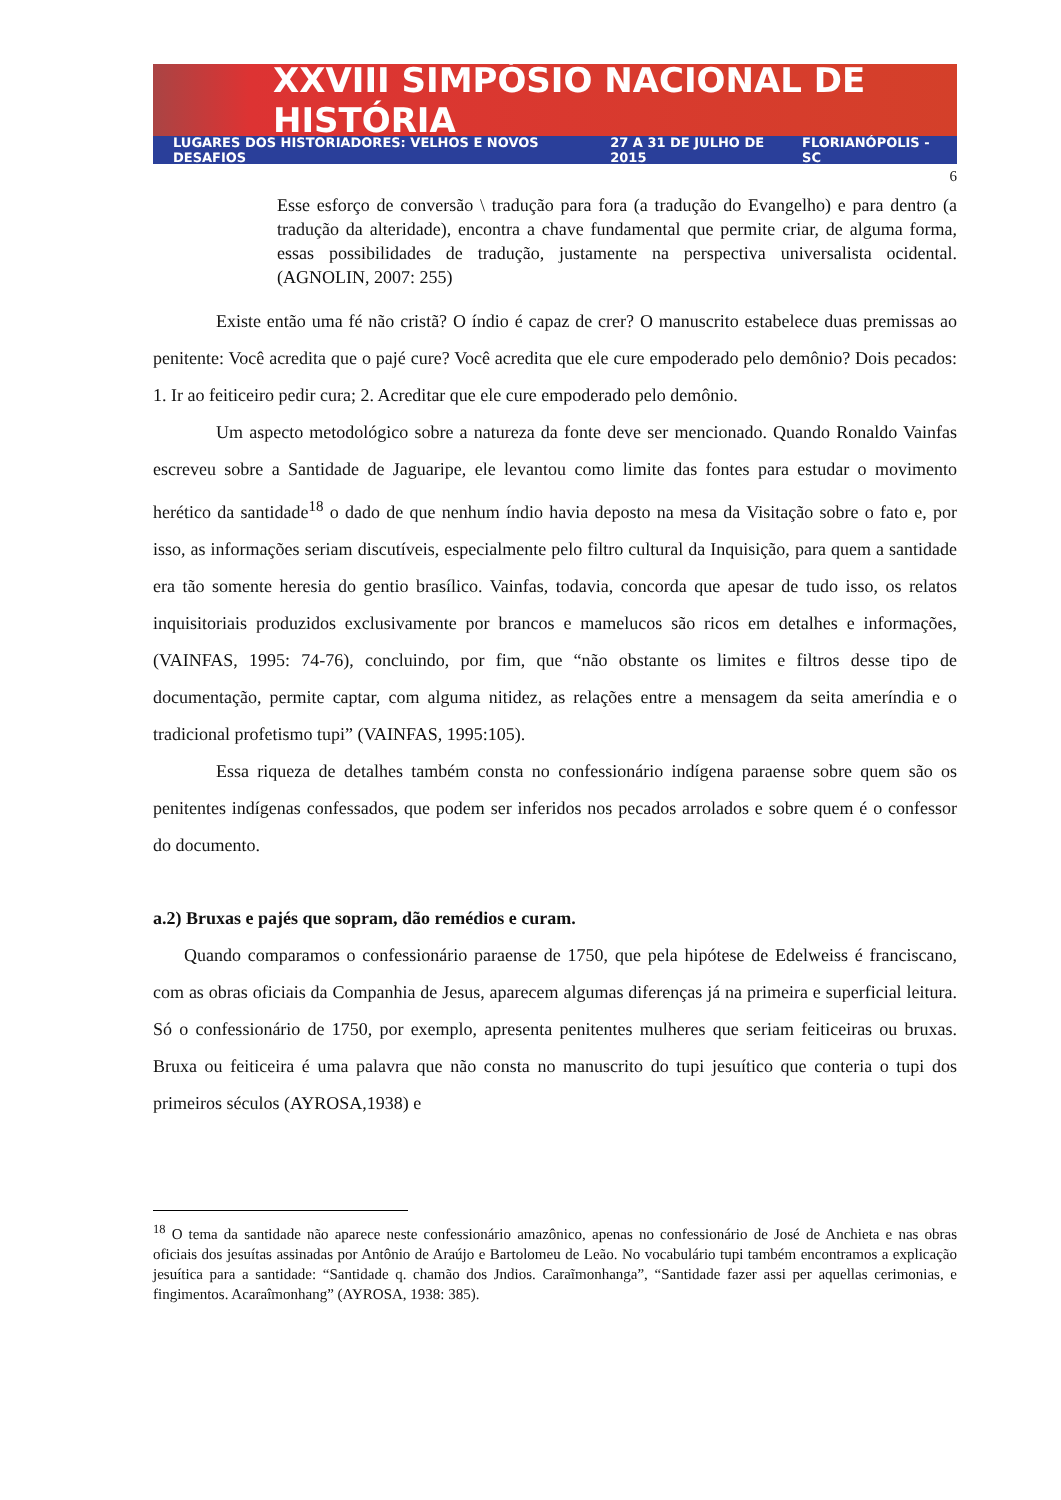XXVIII SIMPÓSIO NACIONAL DE HISTÓRIA
LUGARES DOS HISTORIADORES: VELHOS E NOVOS DESAFIOS 27 A 31 DE JULHO DE 2015 FLORIANÓPOLIS - SC
6
Esse esforço de conversão \ tradução para fora (a tradução do Evangelho) e para dentro (a tradução da alteridade), encontra a chave fundamental que permite criar, de alguma forma, essas possibilidades de tradução, justamente na perspectiva universalista ocidental. (AGNOLIN, 2007: 255)
Existe então uma fé não cristã? O índio é capaz de crer? O manuscrito estabelece duas premissas ao penitente: Você acredita que o pajé cure? Você acredita que ele cure empoderado pelo demônio? Dois pecados: 1. Ir ao feiticeiro pedir cura; 2. Acreditar que ele cure empoderado pelo demônio.
Um aspecto metodológico sobre a natureza da fonte deve ser mencionado. Quando Ronaldo Vainfas escreveu sobre a Santidade de Jaguaripe, ele levantou como limite das fontes para estudar o movimento herético da santidade<sup>18</sup> o dado de que nenhum índio havia deposto na mesa da Visitação sobre o fato e, por isso, as informações seriam discutíveis, especialmente pelo filtro cultural da Inquisição, para quem a santidade era tão somente heresia do gentio brasílico. Vainfas, todavia, concorda que apesar de tudo isso, os relatos inquisitoriais produzidos exclusivamente por brancos e mamelucos são ricos em detalhes e informações, (VAINFAS, 1995: 74-76), concluindo, por fim, que “não obstante os limites e filtros desse tipo de documentação, permite captar, com alguma nitidez, as relações entre a mensagem da seita ameríndia e o tradicional profetismo tupi” (VAINFAS, 1995:105).
Essa riqueza de detalhes também consta no confessionário indígena paraense sobre quem são os penitentes indígenas confessados, que podem ser inferidos nos pecados arrolados e sobre quem é o confessor do documento.
a.2) Bruxas e pajés que sopram, dão remédios e curam.
Quando comparamos o confessionário paraense de 1750, que pela hipótese de Edelweiss é franciscano, com as obras oficiais da Companhia de Jesus, aparecem algumas diferenças já na primeira e superficial leitura. Só o confessionário de 1750, por exemplo, apresenta penitentes mulheres que seriam feiticeiras ou bruxas. Bruxa ou feiticeira é uma palavra que não consta no manuscrito do tupi jesuítico que conteria o tupi dos primeiros séculos (AYROSA,1938) e
<sup>18</sup> O tema da santidade não aparece neste confessionário amazônico, apenas no confessionário de José de Anchieta e nas obras oficiais dos jesuítas assinadas por Antônio de Araújo e Bartolomeu de Leão. No vocabulário tupi também encontramos a explicação jesuítica para a santidade: “Santidade q. chamão dos Jndios. Caraĩmonhanga”, “Santidade fazer assi per aquellas cerimonias, e fingimentos. Acaraîmonhang” (AYROSA, 1938: 385).